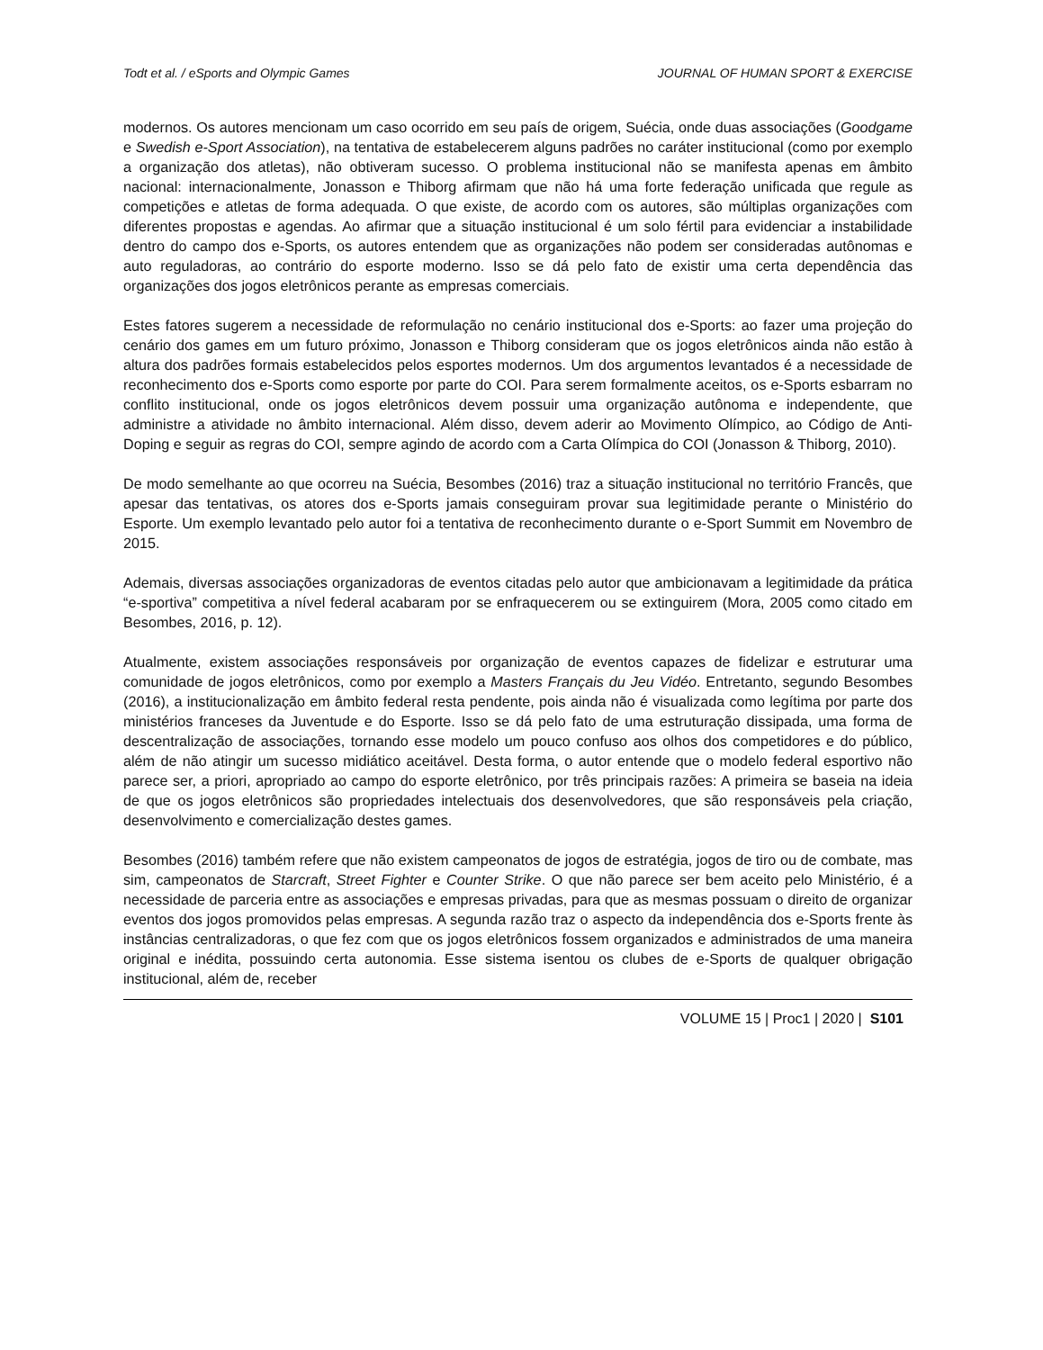Todt et al. / eSports and Olympic Games JOURNAL OF HUMAN SPORT & EXERCISE
modernos. Os autores mencionam um caso ocorrido em seu país de origem, Suécia, onde duas associações (Goodgame e Swedish e-Sport Association), na tentativa de estabelecerem alguns padrões no caráter institucional (como por exemplo a organização dos atletas), não obtiveram sucesso. O problema institucional não se manifesta apenas em âmbito nacional: internacionalmente, Jonasson e Thiborg afirmam que não há uma forte federação unificada que regule as competições e atletas de forma adequada. O que existe, de acordo com os autores, são múltiplas organizações com diferentes propostas e agendas. Ao afirmar que a situação institucional é um solo fértil para evidenciar a instabilidade dentro do campo dos e-Sports, os autores entendem que as organizações não podem ser consideradas autônomas e auto reguladoras, ao contrário do esporte moderno. Isso se dá pelo fato de existir uma certa dependência das organizações dos jogos eletrônicos perante as empresas comerciais.
Estes fatores sugerem a necessidade de reformulação no cenário institucional dos e-Sports: ao fazer uma projeção do cenário dos games em um futuro próximo, Jonasson e Thiborg consideram que os jogos eletrônicos ainda não estão à altura dos padrões formais estabelecidos pelos esportes modernos. Um dos argumentos levantados é a necessidade de reconhecimento dos e-Sports como esporte por parte do COI. Para serem formalmente aceitos, os e-Sports esbarram no conflito institucional, onde os jogos eletrônicos devem possuir uma organização autônoma e independente, que administre a atividade no âmbito internacional. Além disso, devem aderir ao Movimento Olímpico, ao Código de Anti-Doping e seguir as regras do COI, sempre agindo de acordo com a Carta Olímpica do COI (Jonasson & Thiborg, 2010).
De modo semelhante ao que ocorreu na Suécia, Besombes (2016) traz a situação institucional no território Francês, que apesar das tentativas, os atores dos e-Sports jamais conseguiram provar sua legitimidade perante o Ministério do Esporte. Um exemplo levantado pelo autor foi a tentativa de reconhecimento durante o e-Sport Summit em Novembro de 2015.
Ademais, diversas associações organizadoras de eventos citadas pelo autor que ambicionavam a legitimidade da prática “e-sportiva” competitiva a nível federal acabaram por se enfraquecerem ou se extinguirem (Mora, 2005 como citado em Besombes, 2016, p. 12).
Atualmente, existem associações responsáveis por organização de eventos capazes de fidelizar e estruturar uma comunidade de jogos eletrônicos, como por exemplo a Masters Français du Jeu Vidéo. Entretanto, segundo Besombes (2016), a institucionalização em âmbito federal resta pendente, pois ainda não é visualizada como legítima por parte dos ministérios franceses da Juventude e do Esporte. Isso se dá pelo fato de uma estruturação dissipada, uma forma de descentralização de associações, tornando esse modelo um pouco confuso aos olhos dos competidores e do público, além de não atingir um sucesso midiático aceitável. Desta forma, o autor entende que o modelo federal esportivo não parece ser, a priori, apropriado ao campo do esporte eletrônico, por três principais razões: A primeira se baseia na ideia de que os jogos eletrônicos são propriedades intelectuais dos desenvolvedores, que são responsáveis pela criação, desenvolvimento e comercialização destes games.
Besombes (2016) também refere que não existem campeonatos de jogos de estratégia, jogos de tiro ou de combate, mas sim, campeonatos de Starcraft, Street Fighter e Counter Strike. O que não parece ser bem aceito pelo Ministério, é a necessidade de parceria entre as associações e empresas privadas, para que as mesmas possuam o direito de organizar eventos dos jogos promovidos pelas empresas. A segunda razão traz o aspecto da independência dos e-Sports frente às instâncias centralizadoras, o que fez com que os jogos eletrônicos fossem organizados e administrados de uma maneira original e inédita, possuindo certa autonomia. Esse sistema isentou os clubes de e-Sports de qualquer obrigação institucional, além de, receber
VOLUME 15 | Proc1 | 2020 | S101